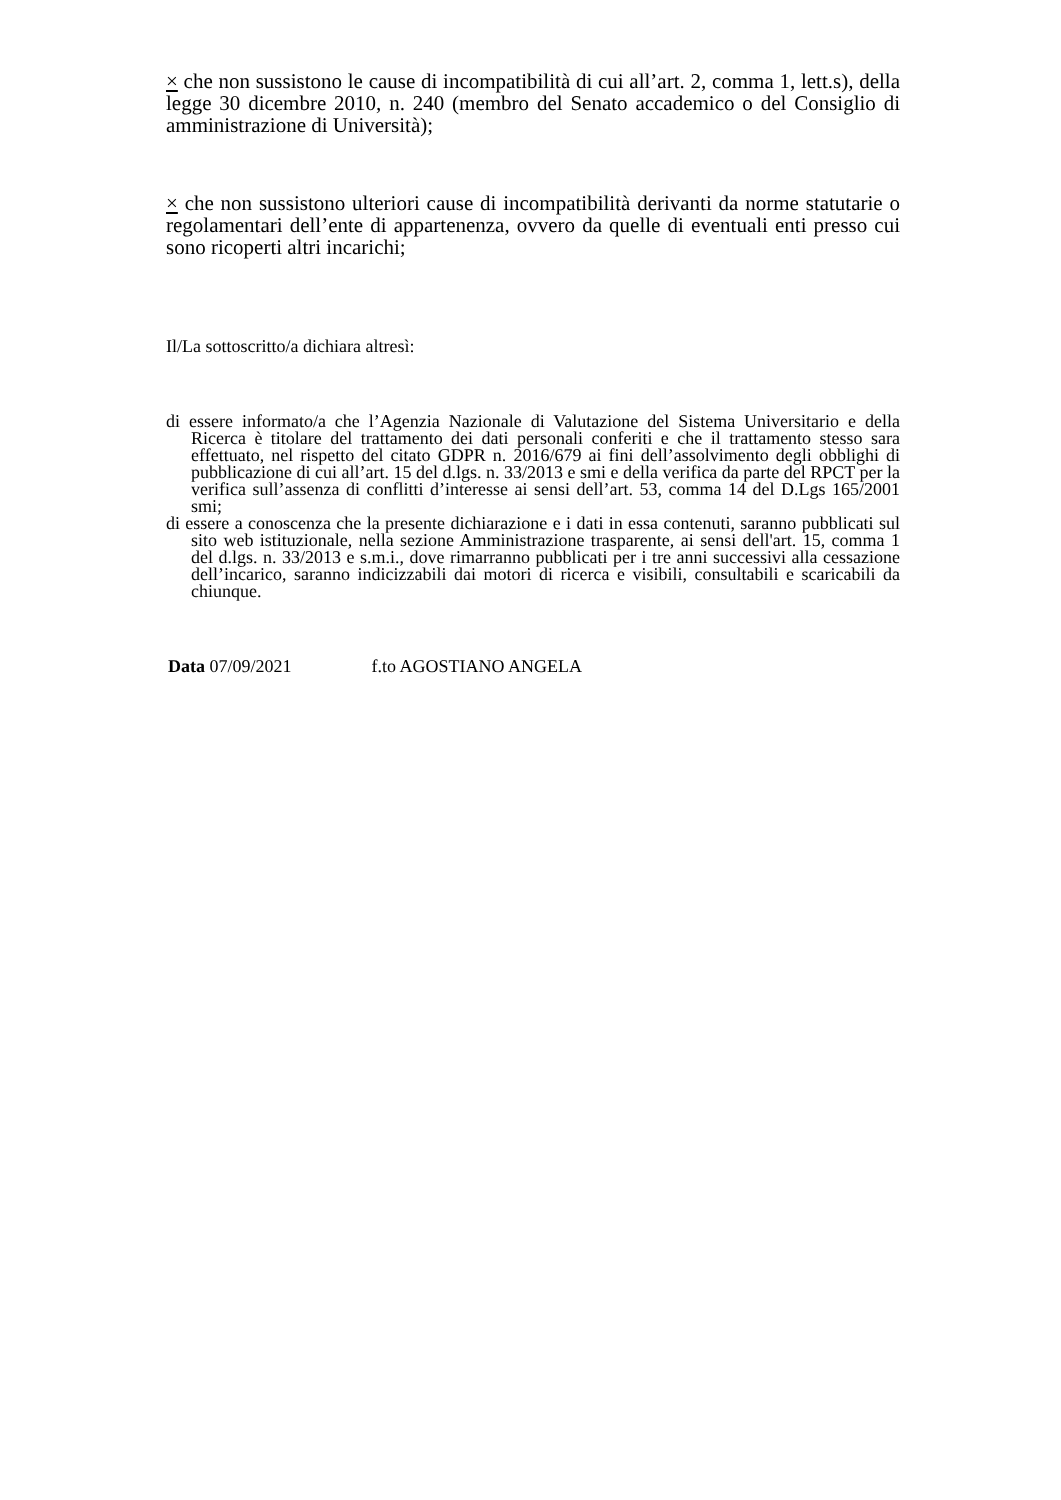× che non sussistono le cause di incompatibilità di cui all’art. 2, comma 1, lett.s), della legge 30 dicembre 2010, n. 240 (membro del Senato accademico o del Consiglio di amministrazione di Università);
× che non sussistono ulteriori cause di incompatibilità derivanti da norme statutarie o regolamentari dell’ente di appartenenza, ovvero da quelle di eventuali enti presso cui sono ricoperti altri incarichi;
Il/La sottoscritto/a dichiara altresì:
di essere informato/a che l’Agenzia Nazionale di Valutazione del Sistema Universitario e della Ricerca è titolare del trattamento dei dati personali conferiti e che il trattamento stesso sara effettuato, nel rispetto del citato GDPR n. 2016/679 ai fini dell’assolvimento degli obblighi di pubblicazione di cui all’art. 15 del d.lgs. n. 33/2013 e smi e della verifica da parte del RPCT per la verifica sull’assenza di conflitti d’interesse ai sensi dell’art. 53, comma 14 del D.Lgs 165/2001 smi;
di essere a conoscenza che la presente dichiarazione e i dati in essa contenuti, saranno pubblicati sul sito web istituzionale, nella sezione Amministrazione trasparente, ai sensi dell'art. 15, comma 1 del d.lgs. n. 33/2013 e s.m.i., dove rimarranno pubblicati per i tre anni successivi alla cessazione dell’incarico, saranno indicizzabili dai motori di ricerca e visibili, consultabili e scaricabili da chiunque.
Data 07/09/2021 f.to AGOSTIANO ANGELA